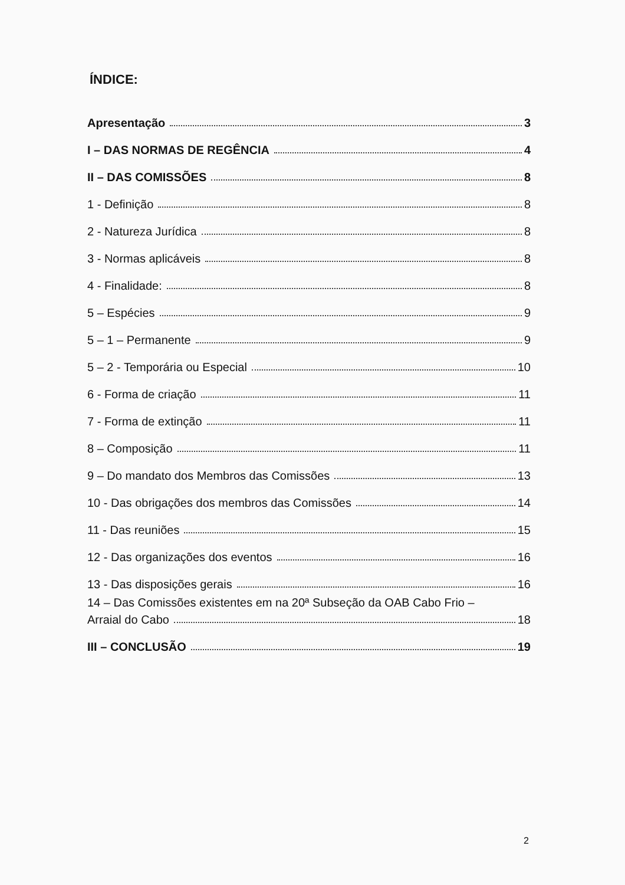ÍNDICE:
Apresentação 3
I – DAS NORMAS DE REGÊNCIA 4
II – DAS COMISSÕES 8
1 - Definição 8
2 - Natureza Jurídica 8
3 - Normas aplicáveis 8
4 - Finalidade: 8
5 – Espécies 9
5 – 1 – Permanente 9
5 – 2 - Temporária ou Especial 10
6 - Forma de criação 11
7 - Forma de extinção 11
8 – Composição 11
9 – Do mandato dos Membros das Comissões 13
10 - Das obrigações dos membros das Comissões 14
11 - Das reuniões 15
12 - Das organizações dos eventos 16
13 - Das disposições gerais 16
14 – Das Comissões existentes em na 20ª Subseção da OAB Cabo Frio –
Arraial do Cabo 18
III – CONCLUSÃO 19
2